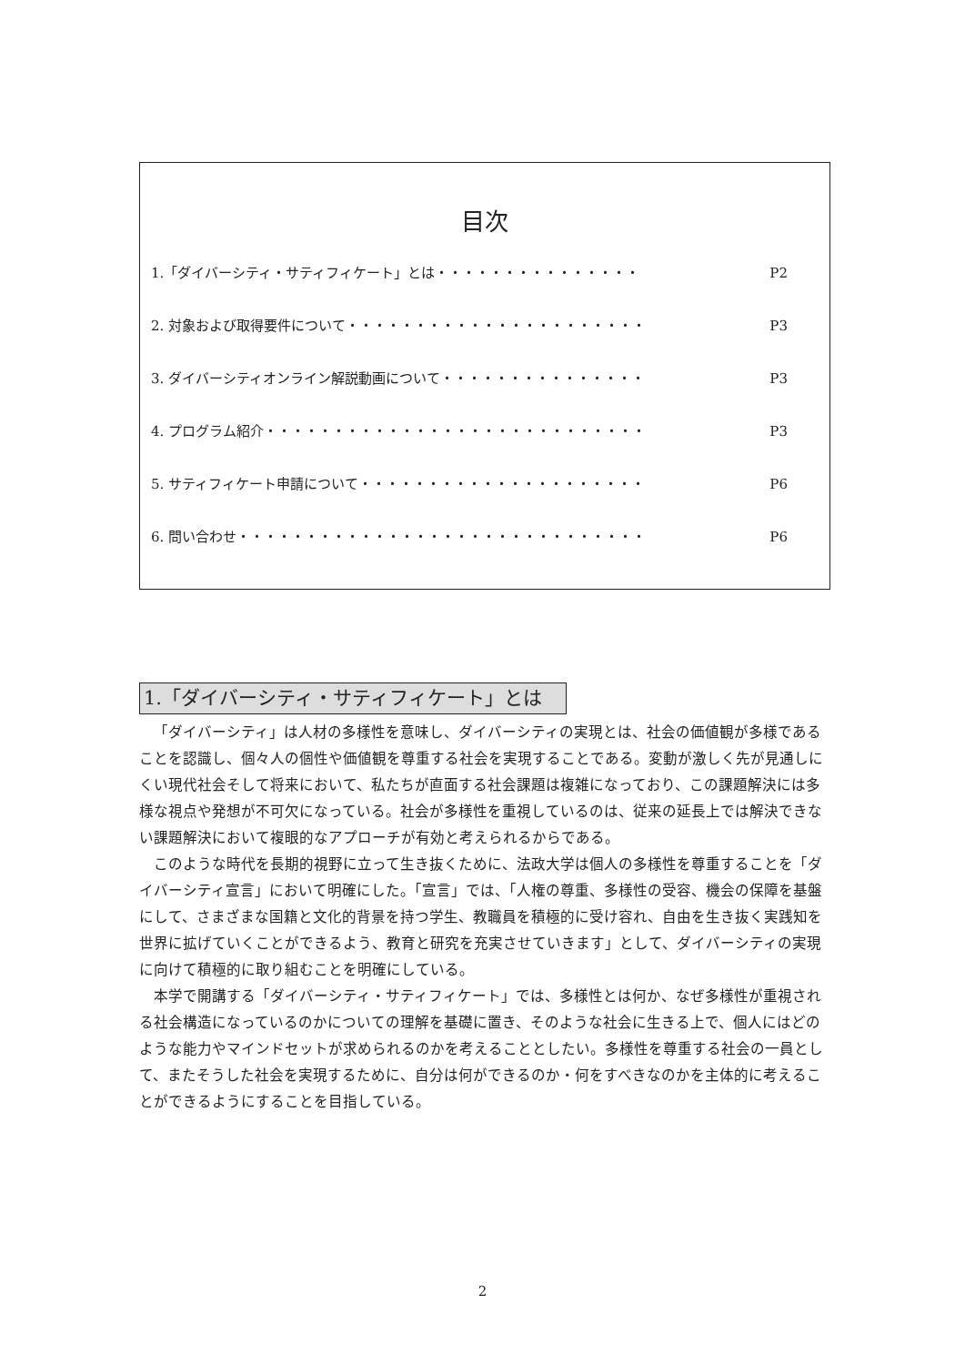目次
1.「ダイバーシティ・サティフィケート」とは・・・・・・・・・・・・・・・ P2
2. 対象および取得要件について・・・・・・・・・・・・・・・・・・・・・・ P3
3. ダイバーシティオンライン解説動画について・・・・・・・・・・・・・・・ P3
4. プログラム紹介・・・・・・・・・・・・・・・・・・・・・・・・・・・・ P3
5. サティフィケート申請について・・・・・・・・・・・・・・・・・・・・・ P6
6. 問い合わせ・・・・・・・・・・・・・・・・・・・・・・・・・・・・・・ P6
1.「ダイバーシティ・サティフィケート」とは
「ダイバーシティ」は人材の多様性を意味し、ダイバーシティの実現とは、社会の価値観が多様であることを認識し、個々人の個性や価値観を尊重する社会を実現することである。変動が激しく先が見通しにくい現代社会そして将来において、私たちが直面する社会課題は複雑になっており、この課題解決には多様な視点や発想が不可欠になっている。社会が多様性を重視しているのは、従来の延長上では解決できない課題解決において複眼的なアプローチが有効と考えられるからである。
このような時代を長期的視野に立って生き抜くために、法政大学は個人の多様性を尊重することを「ダイバーシティ宣言」において明確にした。「宣言」では、「人権の尊重、多様性の受容、機会の保障を基盤にして、さまざまな国籍と文化的背景を持つ学生、教職員を積極的に受け容れ、自由を生き抜く実践知を世界に拡げていくことができるよう、教育と研究を充実させていきます」として、ダイバーシティの実現に向けて積極的に取り組むことを明確にしている。
本学で開講する「ダイバーシティ・サティフィケート」では、多様性とは何か、なぜ多様性が重視される社会構造になっているのかについての理解を基礎に置き、そのような社会に生きる上で、個人にはどのような能力やマインドセットが求められるのかを考えることとしたい。多様性を尊重する社会の一員として、またそうした社会を実現するために、自分は何ができるのか・何をすべきなのかを主体的に考えることができるようにすることを目指している。
2